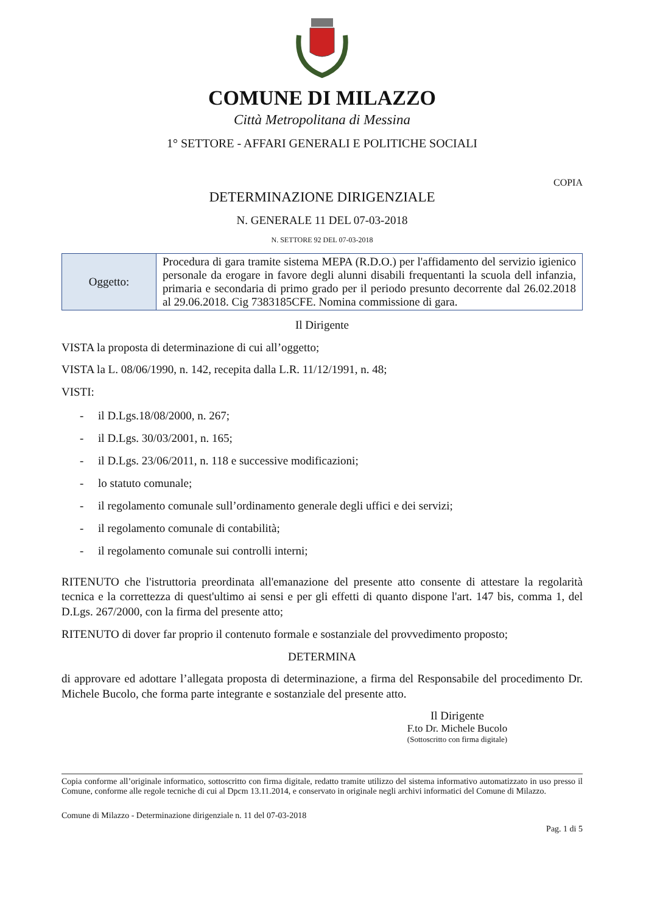COMUNE DI MILAZZO
Città Metropolitana di Messina
1° SETTORE - AFFARI GENERALI E POLITICHE SOCIALI
COPIA
DETERMINAZIONE DIRIGENZIALE
N. GENERALE 11 DEL 07-03-2018
N. SETTORE 92 DEL 07-03-2018
| Oggetto: | Procedura di gara tramite sistema MEPA (R.D.O.) per l'affidamento del servizio igienico personale da erogare in favore degli alunni disabili frequentanti la scuola dell infanzia, primaria e secondaria di primo grado per il periodo presunto decorrente dal 26.02.2018 al 29.06.2018. Cig 7383185CFE. Nomina commissione di gara. |
Il Dirigente
VISTA la proposta di determinazione di cui all’oggetto;
VISTA la L. 08/06/1990, n. 142, recepita dalla L.R. 11/12/1991, n. 48;
VISTI:
- il D.Lgs.18/08/2000, n. 267;
- il D.Lgs. 30/03/2001, n. 165;
- il D.Lgs. 23/06/2011, n. 118 e successive modificazioni;
- lo statuto comunale;
- il regolamento comunale sull’ordinamento generale degli uffici e dei servizi;
- il regolamento comunale di contabilità;
- il regolamento comunale sui controlli interni;
RITENUTO che l'istruttoria preordinata all'emanazione del presente atto consente di attestare la regolarità tecnica e la correttezza di quest'ultimo ai sensi e per gli effetti di quanto dispone l'art. 147 bis, comma 1, del D.Lgs. 267/2000, con la firma del presente atto;
RITENUTO di dover far proprio il contenuto formale e sostanziale del provvedimento proposto;
DETERMINA
di approvare ed adottare l’allegata proposta di determinazione, a firma del Responsabile del procedimento Dr. Michele Bucolo, che forma parte integrante e sostanziale del presente atto.
Il Dirigente
F.to Dr. Michele Bucolo
(Sottoscritto con firma digitale)
Copia conforme all’originale informatico, sottoscritto con firma digitale, redatto tramite utilizzo del sistema informativo automatizzato in uso presso il Comune, conforme alle regole tecniche di cui al Dpcm 13.11.2014, e conservato in originale negli archivi informatici del Comune di Milazzo.
Comune di Milazzo - Determinazione dirigenziale n. 11 del 07-03-2018
Pag. 1 di 5